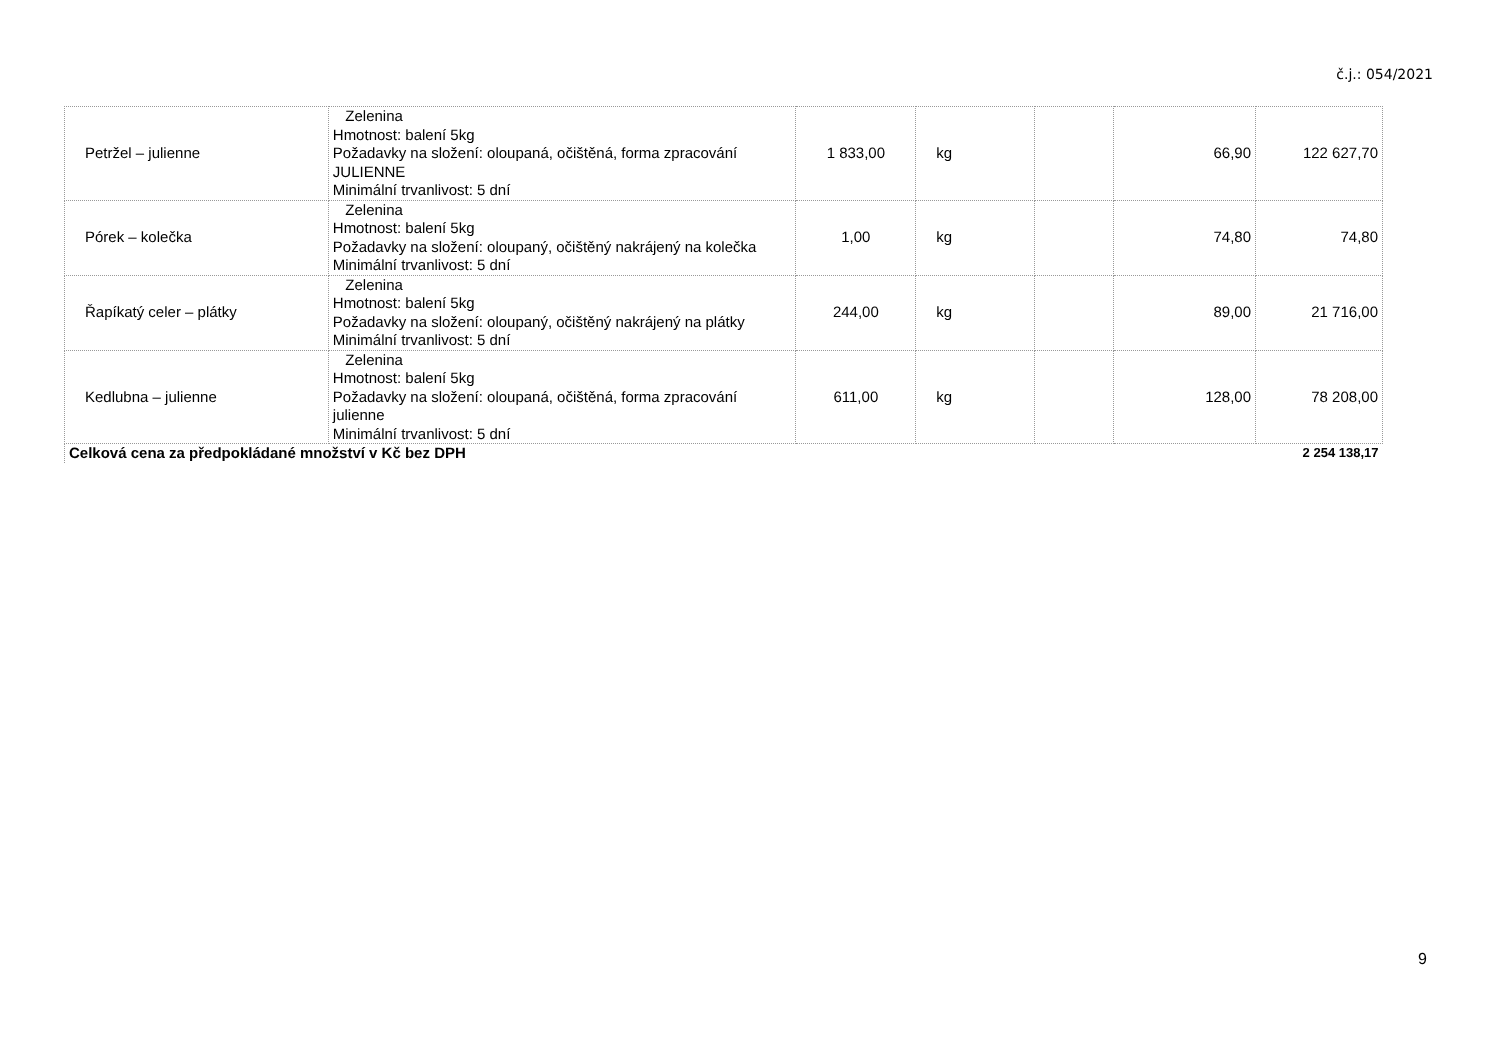č.j.: 054/2021
| Petržel – julienne | Zelenina Hmotnost: balení 5kg Požadavky na složení: oloupaná, očištěná, forma zpracování JULIENNE Minimální trvanlivost: 5 dní | 1 833,00 | kg | | 66,90 | 122 627,70 |
| Pórek – kolečka | Zelenina Hmotnost: balení 5kg Požadavky na složení: oloupaný, očištěný nakrájený na kolečka Minimální trvanlivost: 5 dní | 1,00 | kg | | 74,80 | 74,80 |
| Řapíkatý celer – plátky | Zelenina Hmotnost: balení 5kg Požadavky na složení: oloupaný, očištěný nakrájený na plátky Minimální trvanlivost: 5 dní | 244,00 | kg | | 89,00 | 21 716,00 |
| Kedlubna – julienne | Zelenina Hmotnost: balení 5kg Požadavky na složení: oloupaná, očištěná, forma zpracování julienne Minimální trvanlivost: 5 dní | 611,00 | kg | | 128,00 | 78 208,00 |
| Celková cena za předpokládané množství v Kč bez DPH | | | | | | 2 254 138,17 |
9